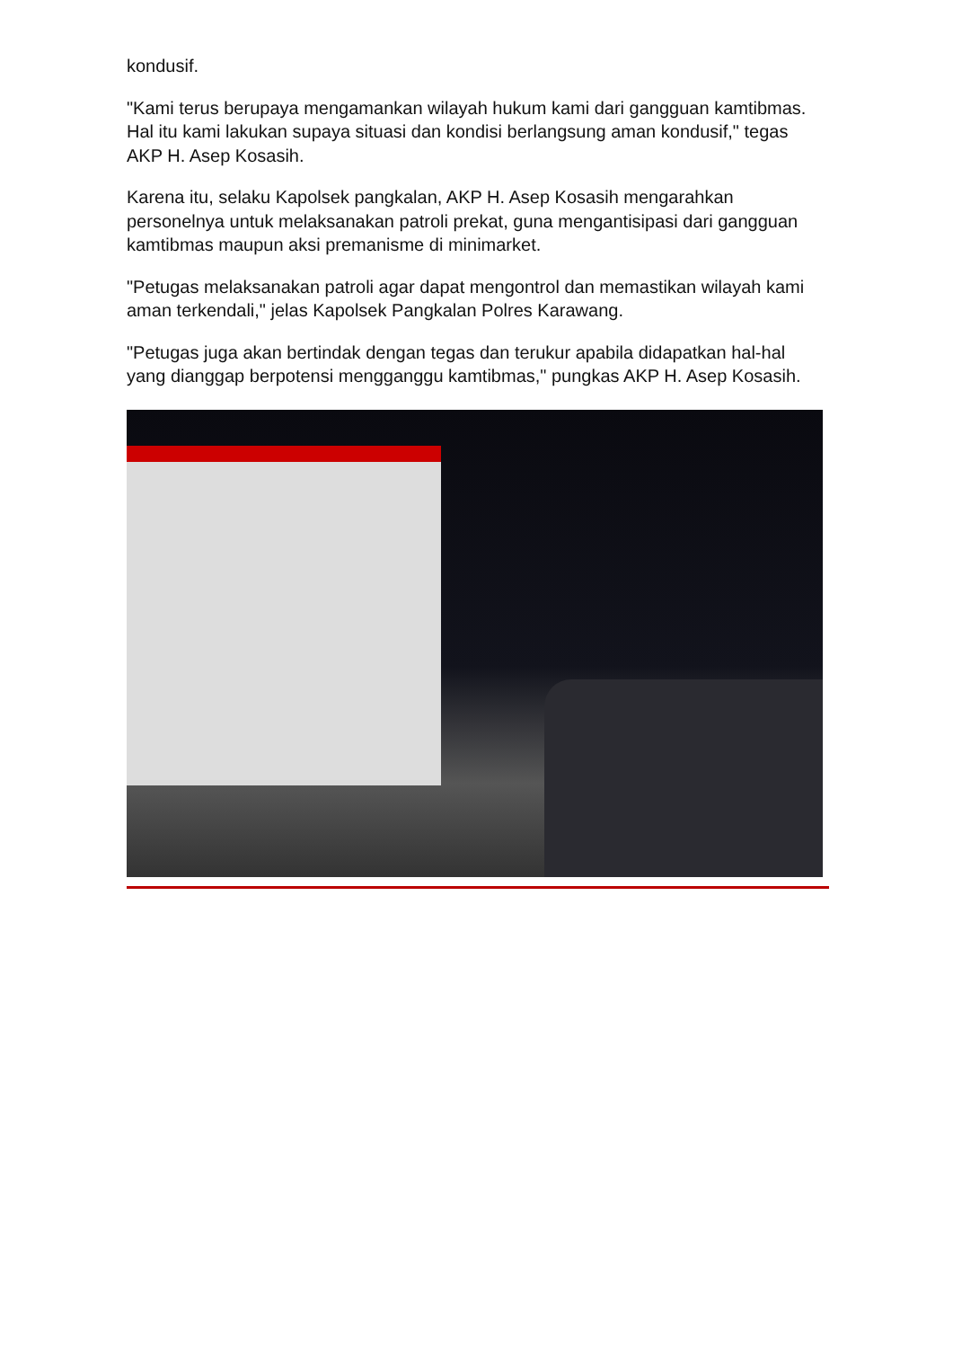kondusif.
"Kami terus berupaya mengamankan wilayah hukum kami dari gangguan kamtibmas. Hal itu kami lakukan supaya situasi dan kondisi berlangsung aman kondusif," tegas AKP H. Asep Kosasih.
Karena itu, selaku Kapolsek pangkalan, AKP H. Asep Kosasih mengarahkan personelnya untuk melaksanakan patroli prekat, guna mengantisipasi dari gangguan kamtibmas maupun aksi premanisme di minimarket.
"Petugas melaksanakan patroli agar dapat mengontrol dan memastikan wilayah kami aman terkendali," jelas Kapolsek Pangkalan Polres Karawang.
"Petugas juga akan bertindak dengan tegas dan terukur apabila didapatkan hal-hal yang dianggap berpotensi mengganggu kamtibmas," pungkas AKP H. Asep Kosasih.